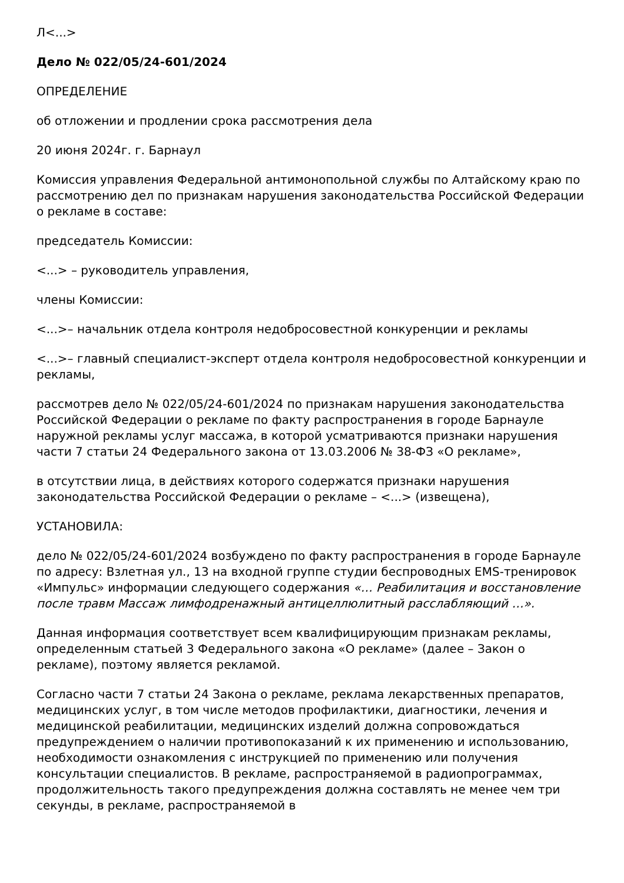Л<...>
Дело № 022/05/24-601/2024
ОПРЕДЕЛЕНИЕ
об отложении и продлении срока рассмотрения дела
20 июня 2024г. г. Барнаул
Комиссия управления Федеральной антимонопольной службы по Алтайскому краю по рассмотрению дел по признакам нарушения законодательства Российской Федерации о рекламе в составе:
председатель Комиссии:
<...> – руководитель управления,
члены Комиссии:
<...>– начальник отдела контроля недобросовестной конкуренции и рекламы
<...>– главный специалист-эксперт отдела контроля недобросовестной конкуренции и рекламы,
рассмотрев дело № 022/05/24-601/2024 по признакам нарушения законодательства Российской Федерации о рекламе по факту распространения в городе Барнауле наружной рекламы услуг массажа, в которой усматриваются признаки нарушения части 7 статьи 24 Федерального закона от 13.03.2006 № 38-ФЗ «О рекламе»,
в отсутствии лица, в действиях которого содержатся признаки нарушения законодательства Российской Федерации о рекламе – <...> (извещена),
УСТАНОВИЛА:
дело № 022/05/24-601/2024 возбуждено по факту распространения в городе Барнауле по адресу: Взлетная ул., 13 на входной группе студии беспроводных EMS-тренировок «Импульс» информации следующего содержания «… Реабилитация и восстановление после травм Массаж лимфодренажный антицеллюлитный расслабляющий …».
Данная информация соответствует всем квалифицирующим признакам рекламы, определенным статьей 3 Федерального закона «О рекламе» (далее – Закон о рекламе), поэтому является рекламой.
Согласно части 7 статьи 24 Закона о рекламе, реклама лекарственных препаратов, медицинских услуг, в том числе методов профилактики, диагностики, лечения и медицинской реабилитации, медицинских изделий должна сопровождаться предупреждением о наличии противопоказаний к их применению и использованию, необходимости ознакомления с инструкцией по применению или получения консультации специалистов. В рекламе, распространяемой в радиопрограммах, продолжительность такого предупреждения должна составлять не менее чем три секунды, в рекламе, распространяемой в